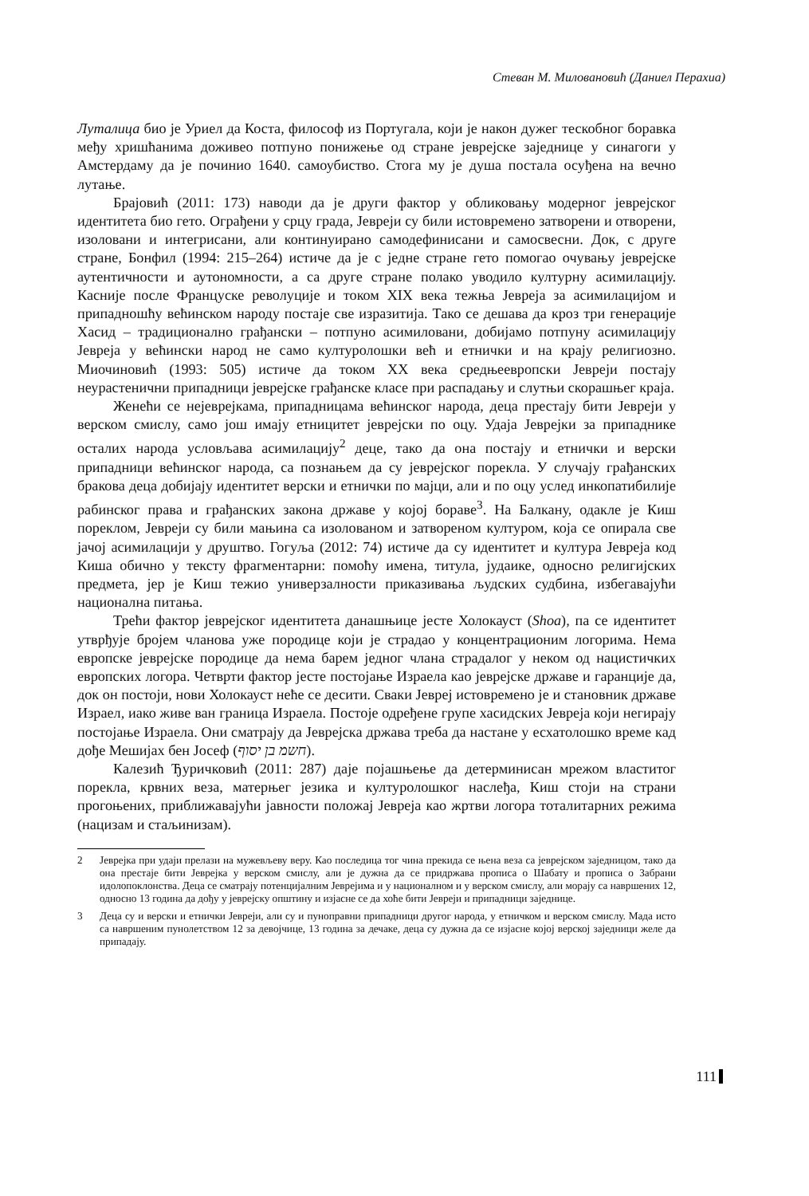Стеван М. Миловановић (Даниел Перахиа)
Луталица био је Уриел да Коста, философ из Португала, који је након дужег тескобног боравка међу хришћанима доживео потпуно понижење од стране јеврејске заједнице у синагоги у Амстердаму да је починио 1640. самоубиство. Стога му је душа постала осуђена на вечно лутање.
Брајовић (2011: 173) наводи да је други фактор у обликовању модерног јеврејског идентитета био гето. Ограђени у срцу града, Јевреји су били истовремено затворени и отворени, изоловани и интегрисани, али континуирано самодефинисани и самосвесни. Док, с друге стране, Бонфил (1994: 215–264) истиче да је с једне стране гето помогао очувању јеврејске аутентичности и аутономности, а са друге стране полако уводило културну асимилацију. Касније после Француске револуције и током XIX века тежња Јевреја за асимилацијом и припадношћу већинском народу постаје све изразитија. Тако се дешава да кроз три генерације Хасид – традиционално грађански – потпуно асимиловани, добијамо потпуну асимилацију Јевреја у већински народ не само културолошки већ и етнички и на крају религиозно. Миочиновић (1993: 505) истиче да током XX века средњеевропски Јевреји постају неурастенични припадници јеврејске грађанске класе при распадању и слутњи скорашњег краја.
Женећи се нејеврејкама, припадницама већинског народа, деца престају бити Јевреји у верском смислу, само још имају етницитет јеврејски по оцу. Удаја Јеврејки за припаднике осталих народа условљава асимилацију<sup>2</sup> деце, тако да она постају и етнички и верски припадници већинског народа, са познањем да су јеврејског порекла. У случају грађанских бракова деца добијају идентитет верски и етнички по мајци, али и по оцу услед инкопатибилије рабинског права и грађанских закона државе у којој бораве<sup>3</sup>. На Балкану, одакле је Киш пореклом, Јевреји су били мањина са изолованом и затвореном културом, која се опирала све јачој асимилацији у друштво. Гогуља (2012: 74) истиче да су идентитет и култура Јевреја код Киша обично у тексту фрагментарни: помоћу имена, титула, јудаике, односно религијских предмета, јер је Киш тежио универзалности приказивања људских судбина, избегавајући национална питања.
Трећи фактор јеврејског идентитета данашњице јесте Холокауст (Shoa), па се идентитет утврђује бројем чланова уже породице који је страдао у концентрационим логорима. Нема европске јеврејске породице да нема барем једног члана страдалог у неком од нацистичких европских логора. Четврти фактор јесте постојање Израела као јеврејске државе и гаранције да, док он постоји, нови Холокауст неће се десити. Сваки Јевреј истовремено је и становник државе Израел, иако живе ван граница Израела. Постоје одређене групе хасидских Јевреја који негирају постојање Израела. Они сматрају да Јеврејска држава треба да настане у есхатолошко време кад дође Мешијах бен Јосеф (חשמ בן יסוף).
Калезић Ђуричковић (2011: 287) даје појашњење да детерминисан мрежом властитог порекла, крвних веза, матерњег језика и културолошког наслеђа, Киш стоји на страни прогоњених, приближавајући јавности положај Јевреја као жртви логора тоталитарних режима (нацизам и стаљинизам).
2 Јеврејка при удаји прелази на мужевљеву веру. Као последица тог чина прекида се њена веза са јеврејском заједницом, тако да она престаје бити Јеврејка у верском смислу, али је дужна да се придржава прописа о Шабату и прописа о Забрани идолопоклонства. Деца се сматрају потенцијалним Јеврејима и у националном и у верском смислу, али морају са навршених 12, односно 13 година да дођу у јеврејску општину и изјасне се да хоће бити Јевреји и припадници заједнице.
3 Деца су и верски и етнички Јевреји, али су и пуноправни припадници другог народа, у етничком и верском смислу. Мада исто са навршеним пунолетством 12 за девојчице, 13 година за дечаке, деца су дужна да се изјасне којој верској заједници желе да припадају.
111